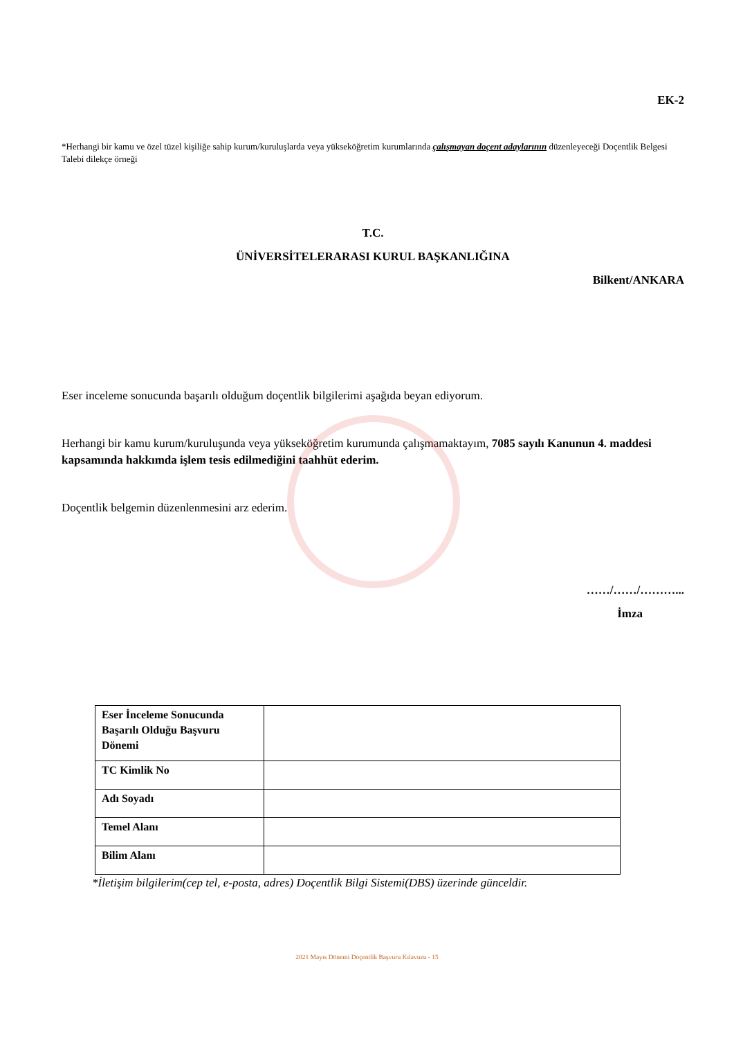EK-2
*Herhangi bir kamu ve özel tüzel kişiliğe sahip kurum/kuruluşlarda veya yükseköğretim kurumlarında çalışmayan doçent adaylarının düzenleyeceği Doçentlik Belgesi Talebi dilekçe örneği
T.C.
ÜNİVERSİTELERARASI KURUL BAŞKANLIĞINA
Bilkent/ANKARA
Eser inceleme sonucunda başarılı olduğum doçentlik bilgilerimi aşağıda beyan ediyorum.
Herhangi bir kamu kurum/kuruluşunda veya yükseköğretim kurumunda çalışmamaktayım, 7085 sayılı Kanunun 4. maddesi kapsamında hakkımda işlem tesis edilmediğini taahhüt ederim.
Doçentlik belgemin düzenlenmesini arz ederim.
……/……/………...
İmza
| Eser İnceleme Sonucunda Başarılı Olduğu Başvuru Dönemi | |
| TC Kimlik No | |
| Adı Soyadı | |
| Temel Alanı | |
| Bilim Alanı | |
*İletişim bilgilerim(cep tel, e-posta, adres) Doçentlik Bilgi Sistemi(DBS) üzerinde günceldir.
2021 Mayıs Dönemi Doçentlik Başvuru Kılavuzu - 15